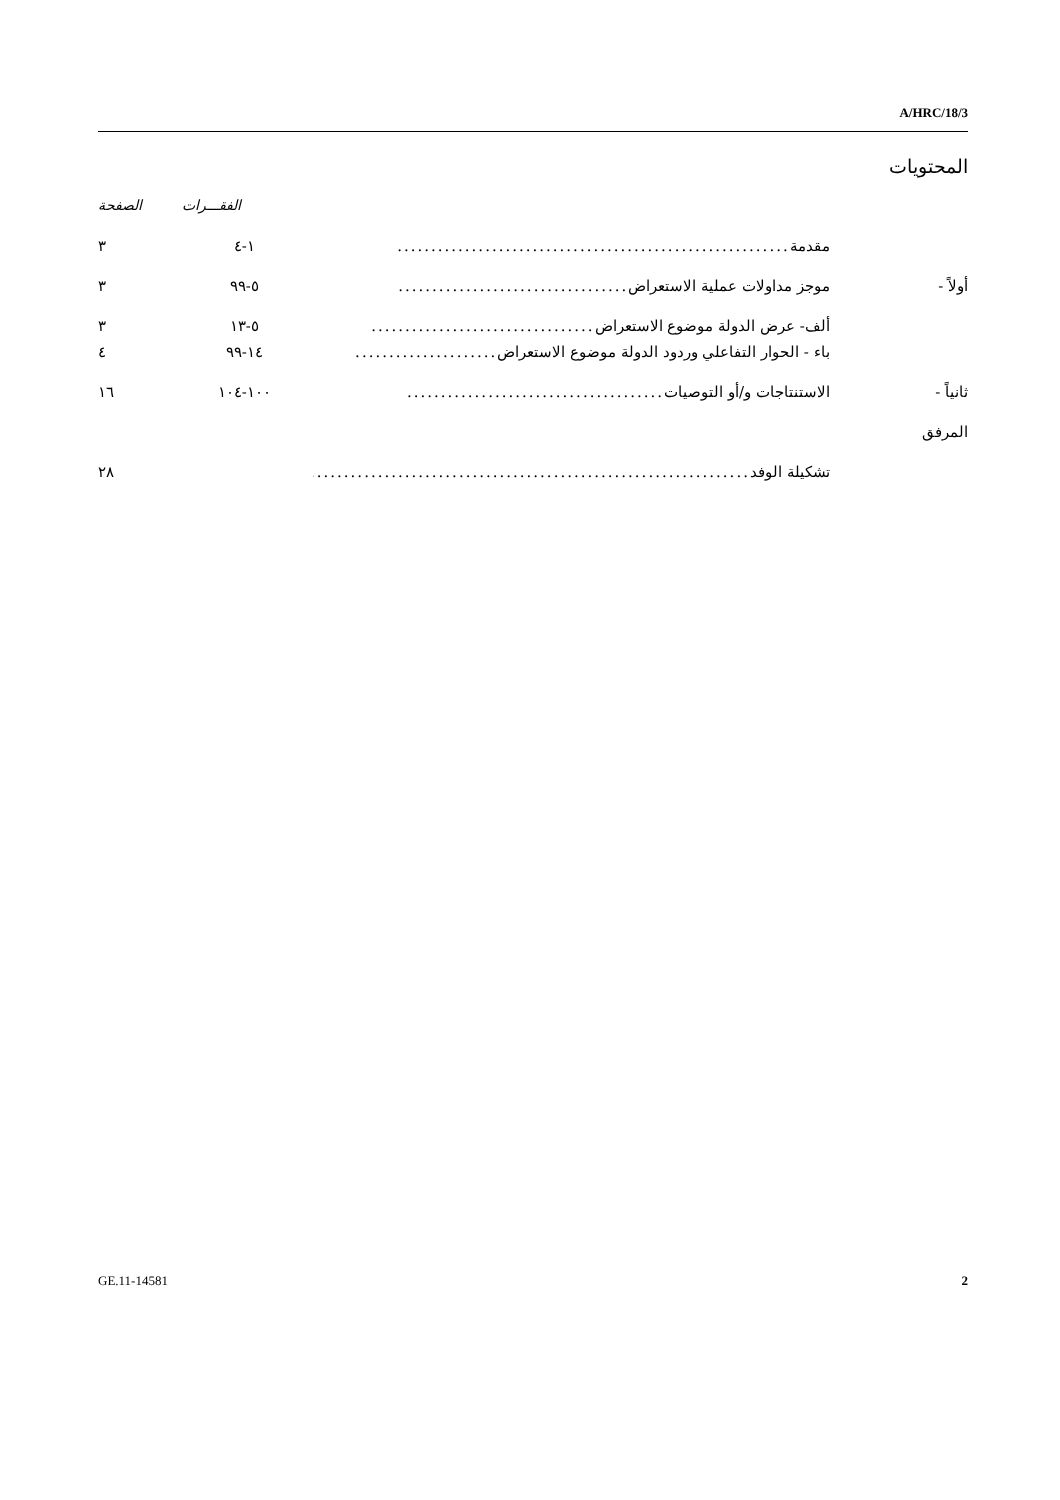A/HRC/18/3
المحتويات
الفقـــرات الصفحة
مقدمة .......................................................... ١-٤ ٣
أولاً - موجز مداولات عملية الاستعراض .................................. ٥-٩٩ ٣
ألف- عرض الدولة موضوع الاستعراض ................................. ٥-١٣ ٣
باء - الحوار التفاعلي وردود الدولة موضوع الاستعراض ..................... ١٤-٩٩ ٤
ثانياً - الاستنتاجات و/أو التوصيات ...................................... ١٠٠-١٠٤ ١٦
المرفق
تشكيلة الوفد .................................................................. ٢٨
GE.11-14581 2